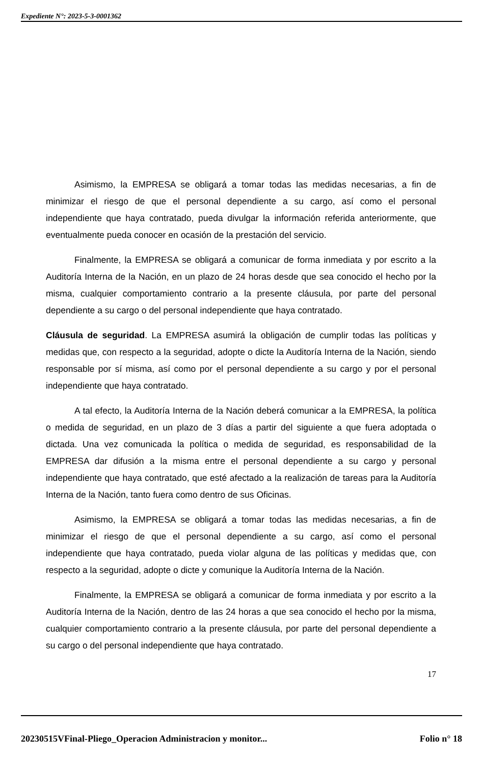Expediente N°: 2023-5-3-0001362
Asimismo, la EMPRESA se obligará a tomar todas las medidas necesarias, a fin de minimizar el riesgo de que el personal dependiente a su cargo, así como el personal independiente que haya contratado, pueda divulgar la información referida anteriormente, que eventualmente pueda conocer en ocasión de la prestación del servicio.
Finalmente, la EMPRESA se obligará a comunicar de forma inmediata y por escrito a la Auditoría Interna de la Nación, en un plazo de 24 horas desde que sea conocido el hecho por la misma, cualquier comportamiento contrario a la presente cláusula, por parte del personal dependiente a su cargo o del personal independiente que haya contratado.
Cláusula de seguridad. La EMPRESA asumirá la obligación de cumplir todas las políticas y medidas que, con respecto a la seguridad, adopte o dicte la Auditoría Interna de la Nación, siendo responsable por sí misma, así como por el personal dependiente a su cargo y por el personal independiente que haya contratado.
A tal efecto, la Auditoría Interna de la Nación deberá comunicar a la EMPRESA, la política o medida de seguridad, en un plazo de 3 días a partir del siguiente a que fuera adoptada o dictada. Una vez comunicada la política o medida de seguridad, es responsabilidad de la EMPRESA dar difusión a la misma entre el personal dependiente a su cargo y personal independiente que haya contratado, que esté afectado a la realización de tareas para la Auditoría Interna de la Nación, tanto fuera como dentro de sus Oficinas.
Asimismo, la EMPRESA se obligará a tomar todas las medidas necesarias, a fin de minimizar el riesgo de que el personal dependiente a su cargo, así como el personal independiente que haya contratado, pueda violar alguna de las políticas y medidas que, con respecto a la seguridad, adopte o dicte y comunique la Auditoría Interna de la Nación.
Finalmente, la EMPRESA se obligará a comunicar de forma inmediata y por escrito a la Auditoría Interna de la Nación, dentro de las 24 horas a que sea conocido el hecho por la misma, cualquier comportamiento contrario a la presente cláusula, por parte del personal dependiente a su cargo o del personal independiente que haya contratado.
17
20230515VFinal-Pliego_Operacion Administracion y monitor... Folio n° 18